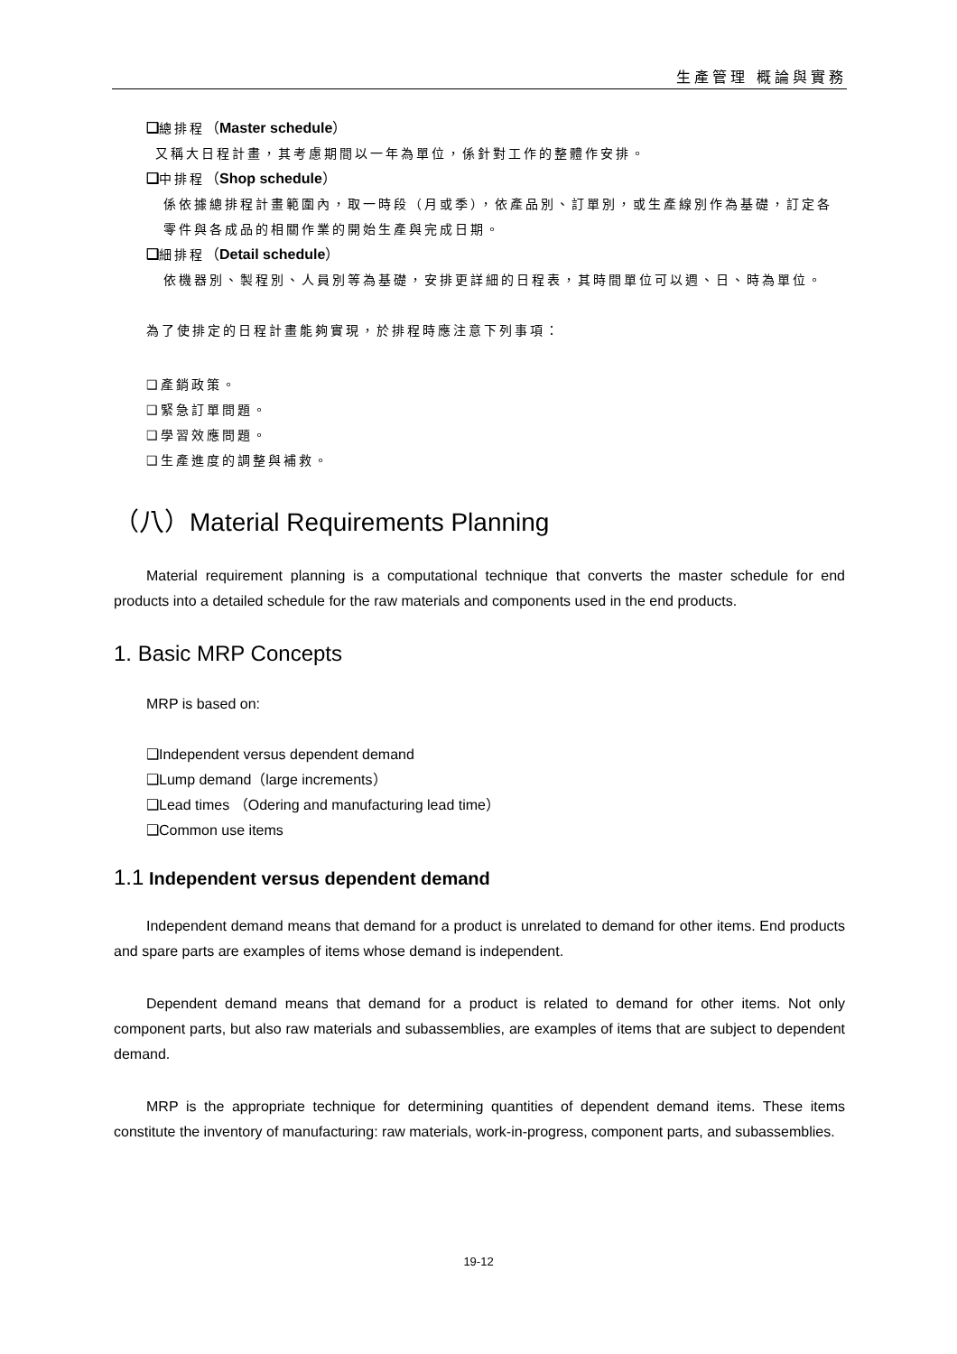生產管理 概論與實務
❑總排程（Master schedule）
又稱大日程計畫，其考慮期間以一年為單位，係針對工作的整體作安排。
❑中排程（Shop schedule）
係依據總排程計畫範圍內，取一時段（月或季），依產品別、訂單別，或生產線別作為基礎，訂定各零件與各成品的相關作業的開始生產與完成日期。
❑細排程（Detail schedule）
依機器別、製程別、人員別等為基礎，安排更詳細的日程表，其時間單位可以週、日、時為單位。
為了使排定的日程計畫能夠實現，於排程時應注意下列事項：
❑產銷政策。
❑緊急訂單問題。
❑學習效應問題。
❑生產進度的調整與補救。
（八）Material Requirements Planning
Material requirement planning is a computational technique that converts the master schedule for end products into a detailed schedule for the raw materials and components used in the end products.
1. Basic MRP Concepts
MRP is based on:
❑Independent versus dependent demand
❑Lump demand（large increments）
❑Lead times （Odering and manufacturing lead time）
❑Common use items
1.1 Independent versus dependent demand
Independent demand means that demand for a product is unrelated to demand for other items. End products and spare parts are examples of items whose demand is independent.
Dependent demand means that demand for a product is related to demand for other items. Not only component parts, but also raw materials and subassemblies, are examples of items that are subject to dependent demand.
MRP is the appropriate technique for determining quantities of dependent demand items. These items constitute the inventory of manufacturing: raw materials, work-in-progress, component parts, and subassemblies.
19-12